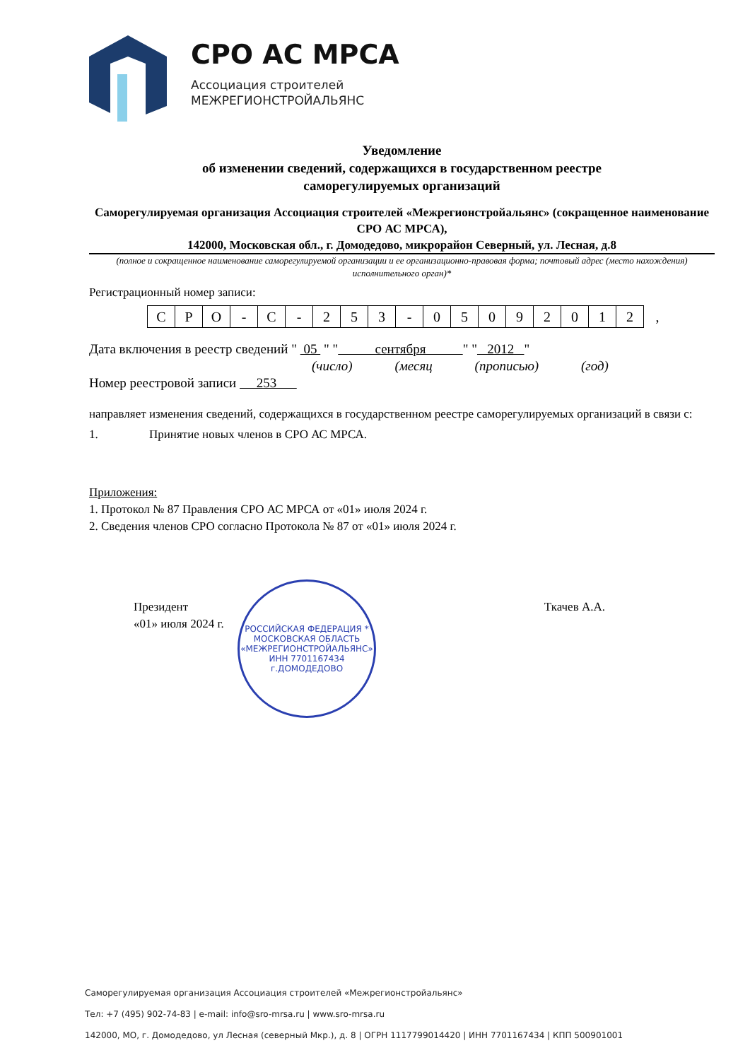СРО АС МРСА
Ассоциация строителей
МЕЖРЕГИОНСТРОЙАЛЬЯНС
Уведомление
об изменении сведений, содержащихся в государственном реестре
саморегулируемых организаций
Саморегулируемая организация Ассоциация строителей «Межрегионстройальянс» (сокращенное наименование СРО АС МРСА),
142000, Московская обл., г. Домодедово, микрорайон Северный, ул. Лесная, д.8
(полное и сокращенное наименование саморегулируемой организации и ее организационно-правовая форма; почтовый адрес (место нахождения) исполнительного орган)*
Регистрационный номер записи:
| С | Р | О | - | С | - | 2 | 5 | 3 | - | 0 | 5 | 0 | 9 | 2 | 0 | 1 | 2 | , |
Дата включения в реестр сведений " 05 " " сентября " " 2012 "
(число) (месяц​ (прописью) (год)
Номер реестровой записи 253
направляет изменения сведений, содержащихся в государственном реестре саморегулируемых организаций в связи с:
1. Принятие новых членов в СРО АС МРСА.
Приложения:
1. Протокол № 87 Правления СРО АС МРСА от «01» июля 2024 г.
2. Сведения членов СРО согласно Протокола № 87 от «01» июля 2024 г.
Президент
«01» июля 2024 г.
Ткачев А.А.
РОССИЙСКАЯ ФЕДЕРАЦИЯ * МОСКОВСКАЯ ОБЛАСТЬ
«МЕЖРЕГИОНСТРОЙАЛЬЯНС»
ИНН 7701167434
г.ДОМОДЕДОВО
Саморегулируемая организация Ассоциация строителей «Межрегионстройальянс»
Тел: +7 (495) 902-74-83 | e-mail: info@sro-mrsa.ru | www.sro-mrsa.ru
142000, МО, г. Домодедово, ул Лесная (северный Мкр.), д. 8 | ОГРН 1117799014420 | ИНН 7701167434 | КПП 500901001